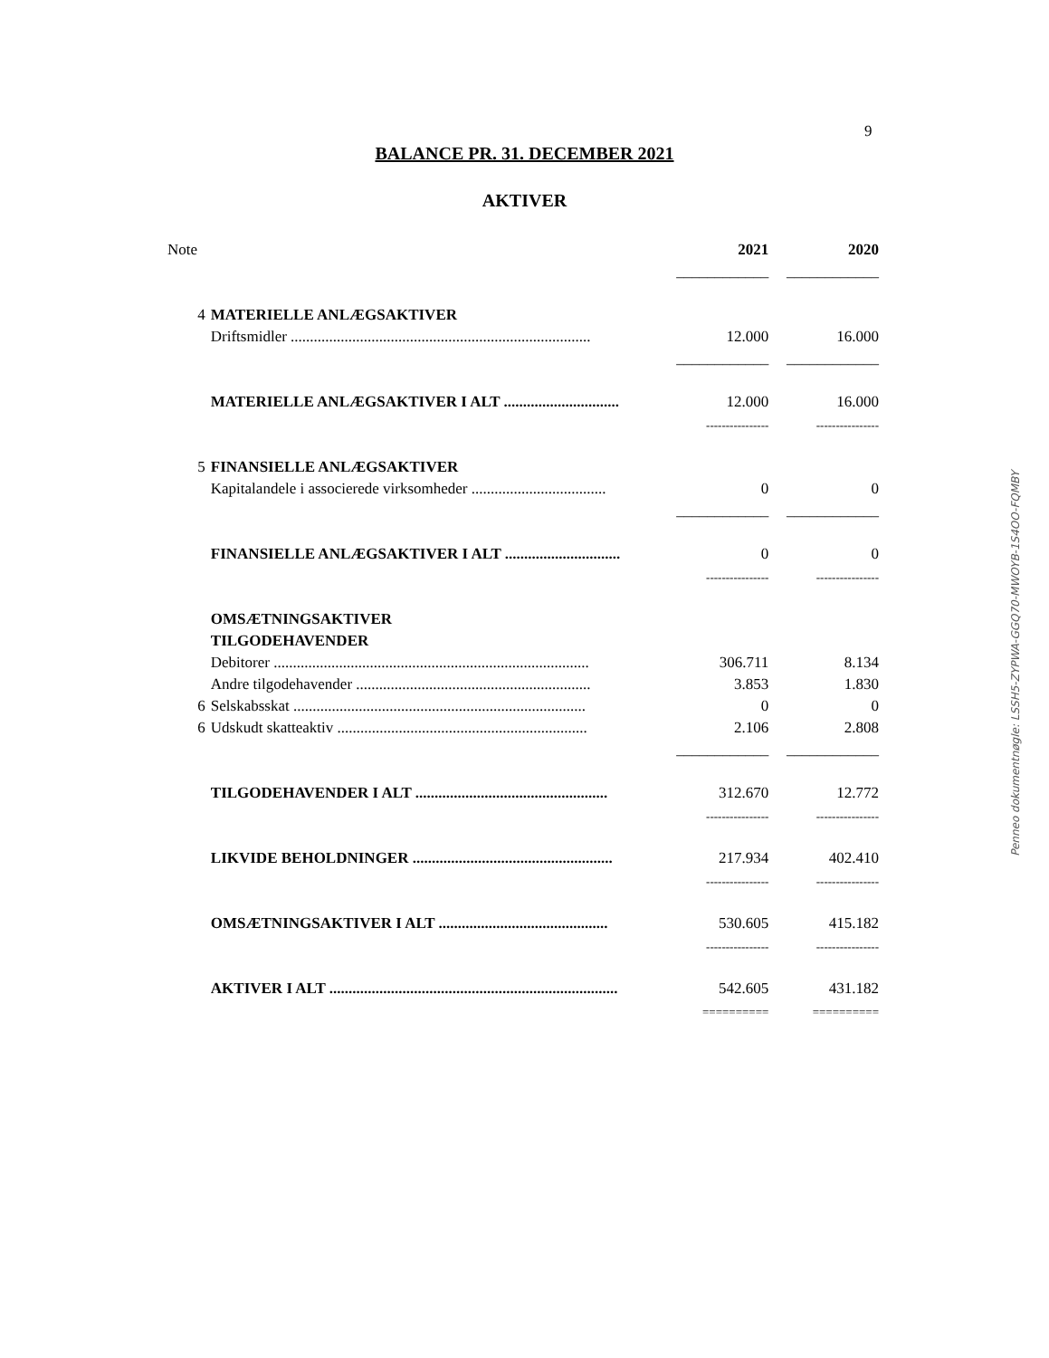9
BALANCE PR. 31. DECEMBER 2021
AKTIVER
| Note | | 2021 | 2020 |
| | | ____________ | ____________ |
| 4 | MATERIELLE ANLÆGSAKTIVER | | |
| | Driftsmidler .............................................................................. | 12.000 | 16.000 |
| | | ____________ | ____________ |
| | MATERIELLE ANLÆGSAKTIVER I ALT .............................. | 12.000 | 16.000 |
| | | ---------------- | ---------------- |
| 5 | FINANSIELLE ANLÆGSAKTIVER | | |
| | Kapitalandele i associerede virksomheder ................................... | 0 | 0 |
| | | ____________ | ____________ |
| | FINANSIELLE ANLÆGSAKTIVER I ALT .............................. | 0 | 0 |
| | | ---------------- | ---------------- |
| | OMSÆTNINGSAKTIVER | | |
| | TILGODEHAVENDER | | |
| | Debitorer .................................................................................. | 306.711 | 8.134 |
| | Andre tilgodehavender ............................................................. | 3.853 | 1.830 |
| 6 | Selskabsskat ............................................................................ | 0 | 0 |
| 6 | Udskudt skatteaktiv ................................................................. | 2.106 | 2.808 |
| | | ____________ | ____________ |
| | TILGODEHAVENDER I ALT .................................................. | 312.670 | 12.772 |
| | | ---------------- | ---------------- |
| | LIKVIDE BEHOLDNINGER .................................................... | 217.934 | 402.410 |
| | | ---------------- | ---------------- |
| | OMSÆTNINGSAKTIVER I ALT ............................................ | 530.605 | 415.182 |
| | | ---------------- | ---------------- |
| | AKTIVER I ALT ........................................................................... | 542.605 | 431.182 |
| | | ========== | ========== |
Penneo dokumentnøgle: LSSH5-ZYPWA-GGQ70-MWOYB-1S4OO-FQMBY